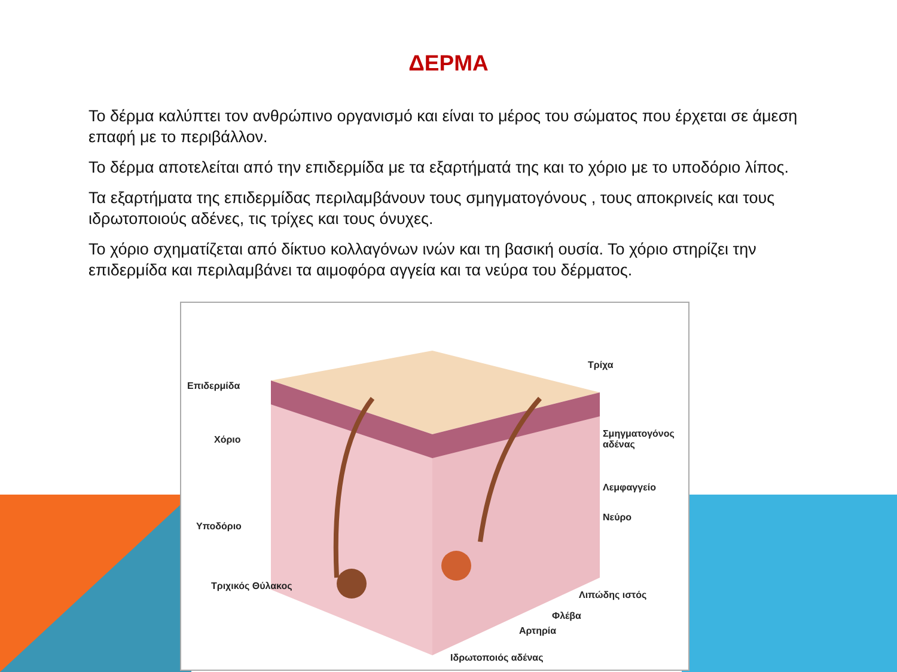ΔΕΡΜΑ
Το δέρμα καλύπτει τον ανθρώπινο οργανισμό και είναι το μέρος του σώματος που έρχεται σε άμεση επαφή με το περιβάλλον.
Το δέρμα αποτελείται από την επιδερμίδα με τα εξαρτήματά της και το χόριο με το υποδόριο λίπος.
Τα εξαρτήματα της επιδερμίδας περιλαμβάνουν τους σμηγματογόνους , τους αποκρινείς και τους ιδρωτοποιούς αδένες, τις τρίχες και τους όνυχες.
Το χόριο σχηματίζεται από δίκτυο κολλαγόνων ινών και τη βασική ουσία. Το χόριο στηρίζει την επιδερμίδα και περιλαμβάνει τα αιμοφόρα αγγεία και τα νεύρα του δέρματος.
Επιδερμίδα
Χόριο
Υποδόριο
Τριχικός Θύλακος
Τρίχα
Σμηγματογόνος
αδένας
Λεμφαγγείο
Νεύρο
Λιπώδης ιστός
Φλέβα
Αρτηρία
Ιδρωτοποιός αδένας